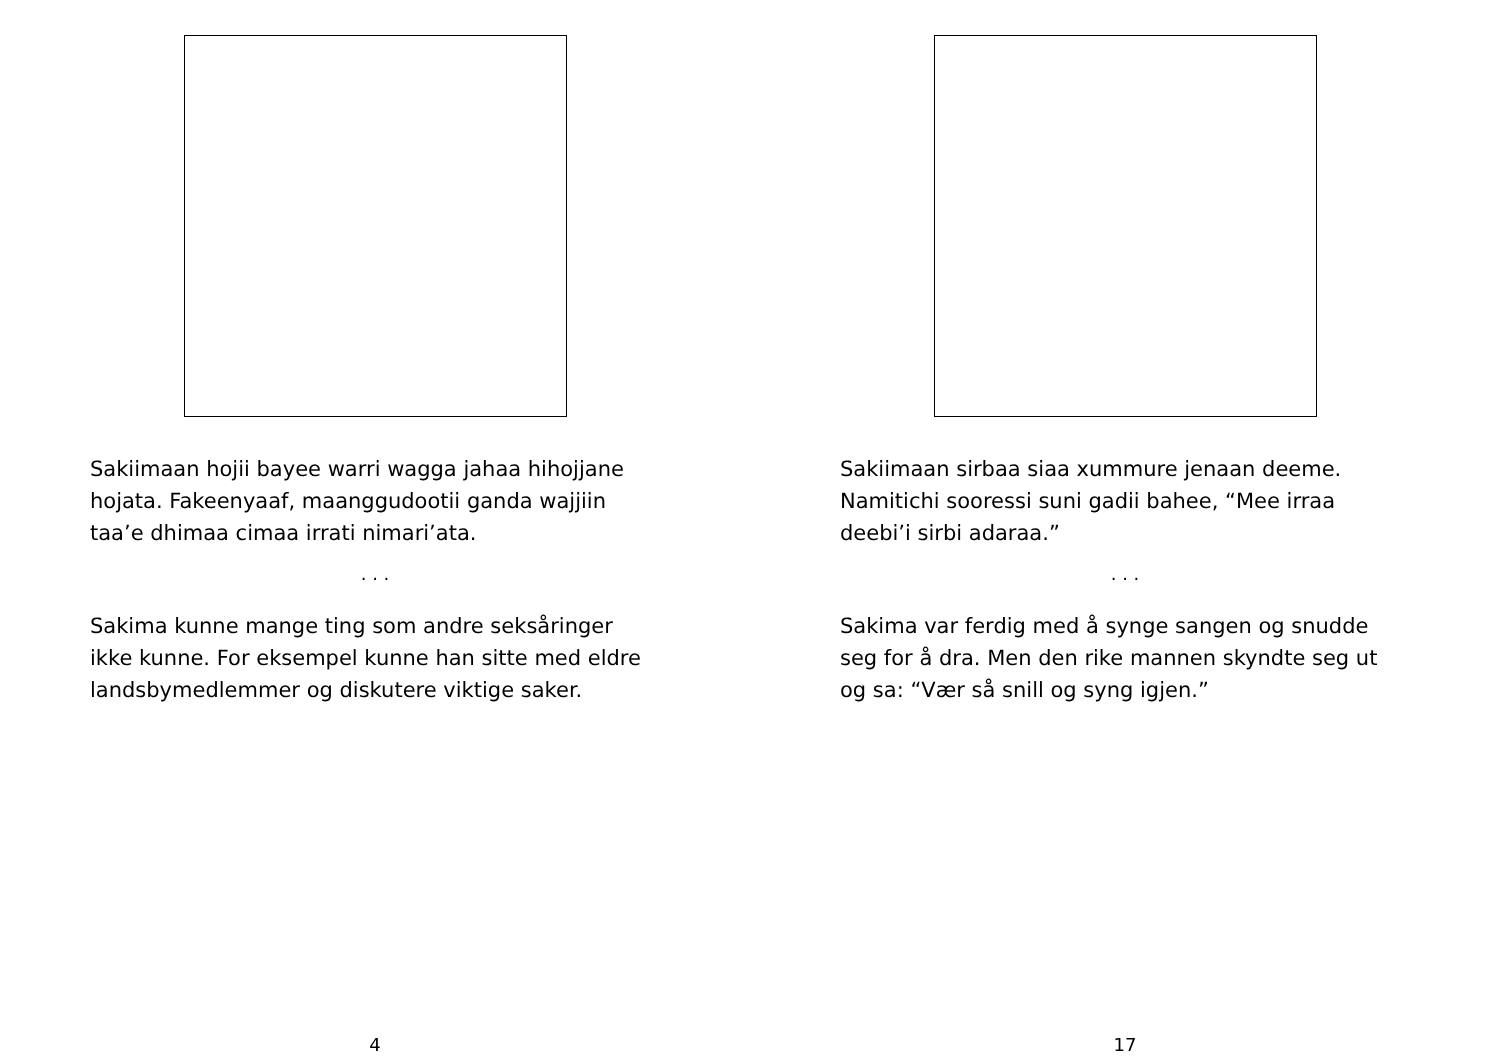Sakiimaan hojii bayee warri wagga jahaa hihojjane hojata. Fakeenyaaf, maanggudootii ganda wajjiin taa’e dhimaa cimaa irrati nimari’ata.
. . .
Sakima kunne mange ting som andre seksåringer ikke kunne. For eksempel kunne han sitte med eldre landsbymedlemmer og diskutere viktige saker.
4
Sakiimaan sirbaa siaa xummure jenaan deeme. Namitichi sooressi suni gadii bahee, “Mee irraa deebi’i sirbi adaraa.”
. . .
Sakima var ferdig med å synge sangen og snudde seg for å dra. Men den rike mannen skyndte seg ut og sa: “Vær så snill og syng igjen.”
17